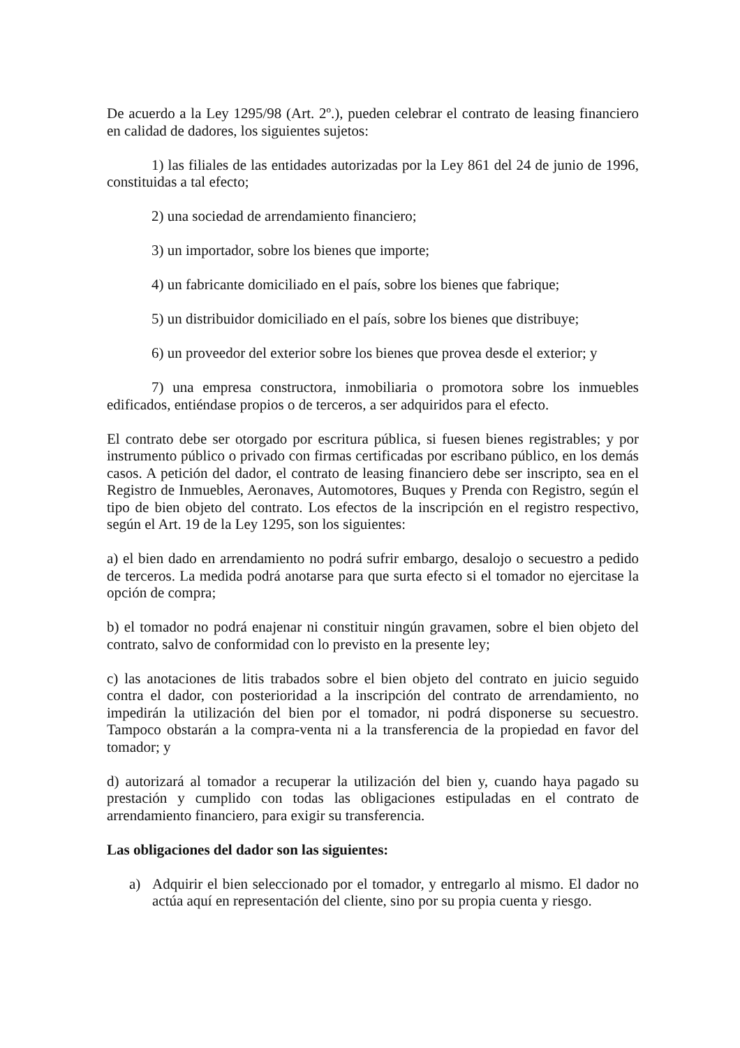De acuerdo a la Ley 1295/98 (Art. 2º.), pueden celebrar el contrato de leasing financiero en calidad de dadores, los siguientes sujetos:
1) las filiales de las entidades autorizadas por la Ley 861 del 24 de junio de 1996, constituidas a tal efecto;
2) una sociedad de arrendamiento financiero;
3) un importador, sobre los bienes que importe;
4) un fabricante domiciliado en el país, sobre los bienes que fabrique;
5) un distribuidor domiciliado en el país, sobre los bienes que distribuye;
6) un proveedor del exterior sobre los bienes que provea desde el exterior; y
7) una empresa constructora, inmobiliaria o promotora sobre los inmuebles edificados, entiéndase propios o de terceros, a ser adquiridos para el efecto.
El contrato debe ser otorgado por escritura pública, si fuesen bienes registrables; y por instrumento público o privado con firmas certificadas por escribano público, en los demás casos. A petición del dador, el contrato de leasing financiero debe ser inscripto, sea en el Registro de Inmuebles, Aeronaves, Automotores, Buques y Prenda con Registro, según el tipo de bien objeto del contrato. Los efectos de la inscripción en el registro respectivo, según el Art. 19 de la Ley 1295, son los siguientes:
a) el bien dado en arrendamiento no podrá sufrir embargo, desalojo o secuestro a pedido de terceros. La medida podrá anotarse para que surta efecto si el tomador no ejercitase la opción de compra;
b) el tomador no podrá enajenar ni constituir ningún gravamen, sobre el bien objeto del contrato, salvo de conformidad con lo previsto en la presente ley;
c) las anotaciones de litis trabados sobre el bien objeto del contrato en juicio seguido contra el dador, con posterioridad a la inscripción del contrato de arrendamiento, no impedirán la utilización del bien por el tomador, ni podrá disponerse su secuestro. Tampoco obstarán a la compra-venta ni a la transferencia de la propiedad en favor del tomador; y
d) autorizará al tomador a recuperar la utilización del bien y, cuando haya pagado su prestación y cumplido con todas las obligaciones estipuladas en el contrato de arrendamiento financiero, para exigir su transferencia.
Las obligaciones del dador son las siguientes:
a) Adquirir el bien seleccionado por el tomador, y entregarlo al mismo. El dador no actúa aquí en representación del cliente, sino por su propia cuenta y riesgo.